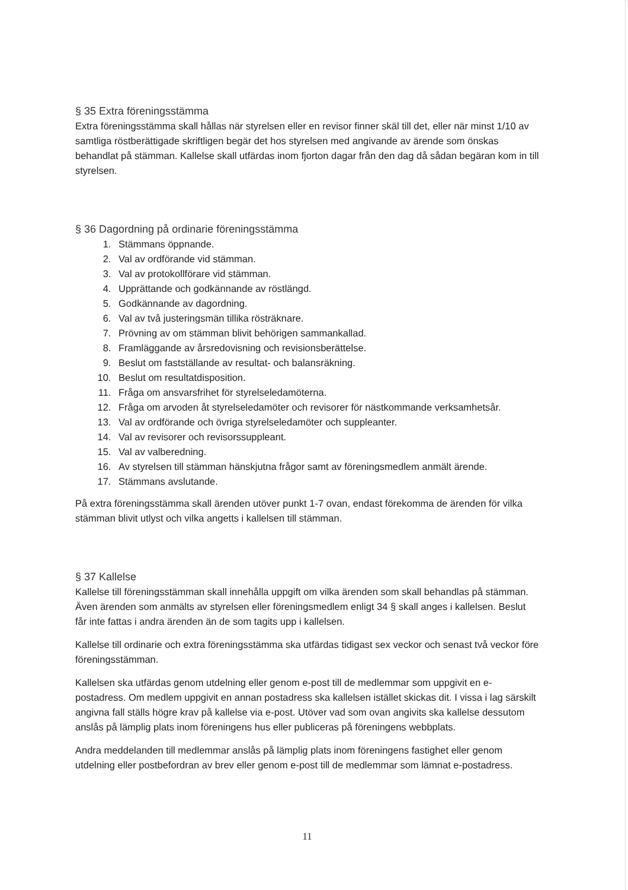§ 35 Extra föreningsstämma
Extra föreningsstämma skall hållas när styrelsen eller en revisor finner skäl till det, eller när minst 1/10 av samtliga röstberättigade skriftligen begär det hos styrelsen med angivande av ärende som önskas behandlat på stämman. Kallelse skall utfärdas inom fjorton dagar från den dag då sådan begäran kom in till styrelsen.
§ 36 Dagordning på ordinarie föreningsstämma
1. Stämmans öppnande.
2. Val av ordförande vid stämman.
3. Val av protokollförare vid stämman.
4. Upprättande och godkännande av röstlängd.
5. Godkännande av dagordning.
6. Val av två justeringsmän tillika rösträknare.
7. Prövning av om stämman blivit behörigen sammankallad.
8. Framläggande av årsredovisning och revisionsberättelse.
9. Beslut om fastställande av resultat- och balansräkning.
10. Beslut om resultatdisposition.
11. Fråga om ansvarsfrihet för styrelseledamöterna.
12. Fråga om arvoden åt styrelseledamöter och revisorer för nästkommande verksamhetsår.
13. Val av ordförande och övriga styrelseledamöter och suppleanter.
14. Val av revisorer och revisorssuppleant.
15. Val av valberedning.
16. Av styrelsen till stämman hänskjutna frågor samt av föreningsmedlem anmält ärende.
17. Stämmans avslutande.
På extra föreningsstämma skall ärenden utöver punkt 1-7 ovan, endast förekomma de ärenden för vilka stämman blivit utlyst och vilka angetts i kallelsen till stämman.
§ 37 Kallelse
Kallelse till föreningsstämman skall innehålla uppgift om vilka ärenden som skall behandlas på stämman. Även ärenden som anmälts av styrelsen eller föreningsmedlem enligt 34 § skall anges i kallelsen. Beslut får inte fattas i andra ärenden än de som tagits upp i kallelsen.
Kallelse till ordinarie och extra föreningsstämma ska utfärdas tidigast sex veckor och senast två veckor före föreningsstämman.
Kallelsen ska utfärdas genom utdelning eller genom e-post till de medlemmar som uppgivit en e-postadress. Om medlem uppgivit en annan postadress ska kallelsen istället skickas dit. I vissa i lag särskilt angivna fall ställs högre krav på kallelse via e-post. Utöver vad som ovan angivits ska kallelse dessutom anslås på lämplig plats inom föreningens hus eller publiceras på föreningens webbplats.
Andra meddelanden till medlemmar anslås på lämplig plats inom föreningens fastighet eller genom utdelning eller postbefordran av brev eller genom e-post till de medlemmar som lämnat e-postadress.
11